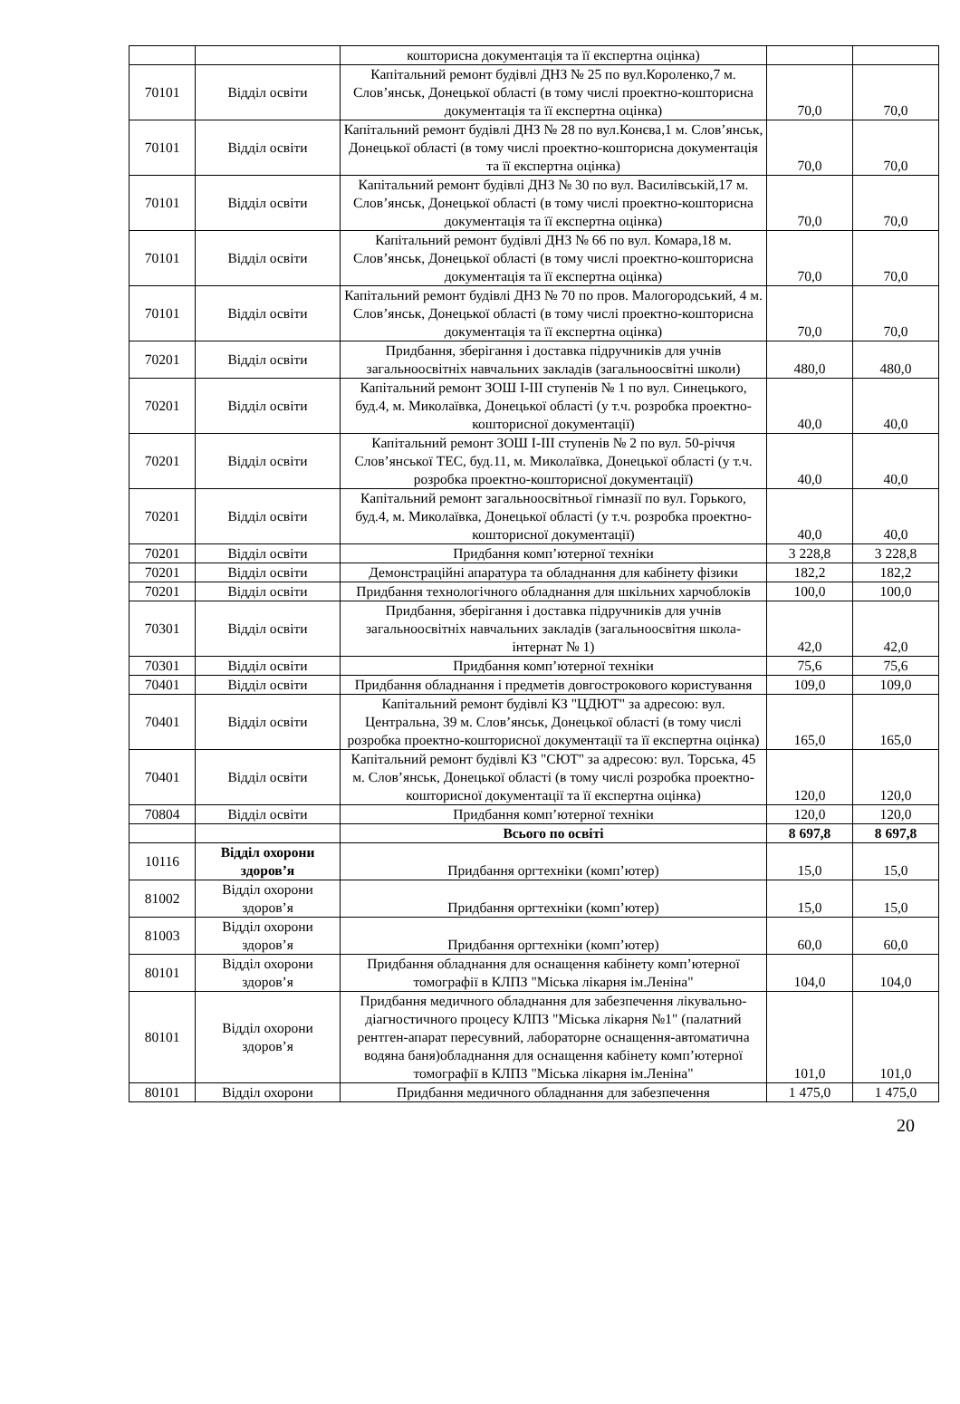| | | кошторисна документація та її експертна оцінка) | | |
| 70101 | Відділ освіти | Капітальний ремонт будівлі ДНЗ № 25 по вул.Короленко,7 м. Слов’янськ, Донецької області (в тому числі проектно-кошторисна документація та її експертна оцінка) | 70,0 | 70,0 |
| 70101 | Відділ освіти | Капітальний ремонт будівлі ДНЗ № 28 по вул.Конєва,1 м. Слов’янськ, Донецької області (в тому числі проектно-кошторисна документація та її експертна оцінка) | 70,0 | 70,0 |
| 70101 | Відділ освіти | Капітальний ремонт будівлі ДНЗ № 30 по вул. Василівській,17 м. Слов’янськ, Донецької області (в тому числі проектно-кошторисна документація та її експертна оцінка) | 70,0 | 70,0 |
| 70101 | Відділ освіти | Капітальний ремонт будівлі ДНЗ № 66 по вул. Комара,18 м. Слов’янськ, Донецької області (в тому числі проектно-кошторисна документація та її експертна оцінка) | 70,0 | 70,0 |
| 70101 | Відділ освіти | Капітальний ремонт будівлі ДНЗ № 70 по пров. Малогородський, 4 м. Слов’янськ, Донецької області (в тому числі проектно-кошторисна документація та її експертна оцінка) | 70,0 | 70,0 |
| 70201 | Відділ освіти | Придбання, зберігання і доставка підручників для учнів загальноосвітніх навчальних закладів (загальноосвітні школи) | 480,0 | 480,0 |
| 70201 | Відділ освіти | Капітальний ремонт ЗОШ І-ІІІ ступенів № 1 по вул. Синецького, буд.4, м. Миколаївка, Донецької області (у т.ч. розробка проектно-кошторисної документації) | 40,0 | 40,0 |
| 70201 | Відділ освіти | Капітальний ремонт ЗОШ І-ІІІ ступенів № 2 по вул. 50-річчя Слов’янської ТЕС, буд.11, м. Миколаївка, Донецької області (у т.ч. розробка проектно-кошторисної документації) | 40,0 | 40,0 |
| 70201 | Відділ освіти | Капітальний ремонт загальноосвітньої гімназії по вул. Горького, буд.4, м. Миколаївка, Донецької області (у т.ч. розробка проектно-кошторисної документації) | 40,0 | 40,0 |
| 70201 | Відділ освіти | Придбання комп’ютерної техніки | 3 228,8 | 3 228,8 |
| 70201 | Відділ освіти | Демонстраційні апаратура та обладнання для кабінету фізики | 182,2 | 182,2 |
| 70201 | Відділ освіти | Придбання технологічного обладнання для шкільних харчоблоків | 100,0 | 100,0 |
| 70301 | Відділ освіти | Придбання, зберігання і доставка підручників для учнів загальноосвітніх навчальних закладів (загальноосвітня школа-інтернат № 1) | 42,0 | 42,0 |
| 70301 | Відділ освіти | Придбання комп’ютерної техніки | 75,6 | 75,6 |
| 70401 | Відділ освіти | Придбання обладнання і предметів довгострокового користування | 109,0 | 109,0 |
| 70401 | Відділ освіти | Капітальний ремонт будівлі КЗ "ЦДЮТ" за адресою: вул. Центральна, 39 м. Слов’янськ, Донецької області (в тому числі розробка проектно-кошторисної документації та її експертна оцінка) | 165,0 | 165,0 |
| 70401 | Відділ освіти | Капітальний ремонт будівлі КЗ "СЮТ" за адресою: вул. Торська, 45 м. Слов’янськ, Донецької області (в тому числі розробка проектно-кошторисної документації та її експертна оцінка) | 120,0 | 120,0 |
| 70804 | Відділ освіти | Придбання комп’ютерної техніки | 120,0 | 120,0 |
| | | Всього по освіті | 8 697,8 | 8 697,8 |
| 10116 | Відділ охорони здоров’я | Придбання оргтехніки (комп’ютер) | 15,0 | 15,0 |
| 81002 | Відділ охорони здоров’я | Придбання оргтехніки (комп’ютер) | 15,0 | 15,0 |
| 81003 | Відділ охорони здоров’я | Придбання оргтехніки (комп’ютер) | 60,0 | 60,0 |
| 80101 | Відділ охорони здоров’я | Придбання обладнання для оснащення кабінету комп’ютерної томографії в КЛПЗ "Міська лікарня ім.Леніна" | 104,0 | 104,0 |
| 80101 | Відділ охорони здоров’я | Придбання медичного обладнання для забезпечення лікувально-діагностичного процесу КЛПЗ "Міська лікарня №1" (палатний рентген-апарат пересувний, лабораторне оснащення-автоматична водяна баня)обладнання для оснащення кабінету комп’ютерної томографії в КЛПЗ "Міська лікарня ім.Леніна" | 101,0 | 101,0 |
| 80101 | Відділ охорони | Придбання медичного обладнання для забезпечення | 1 475,0 | 1 475,0 |
20